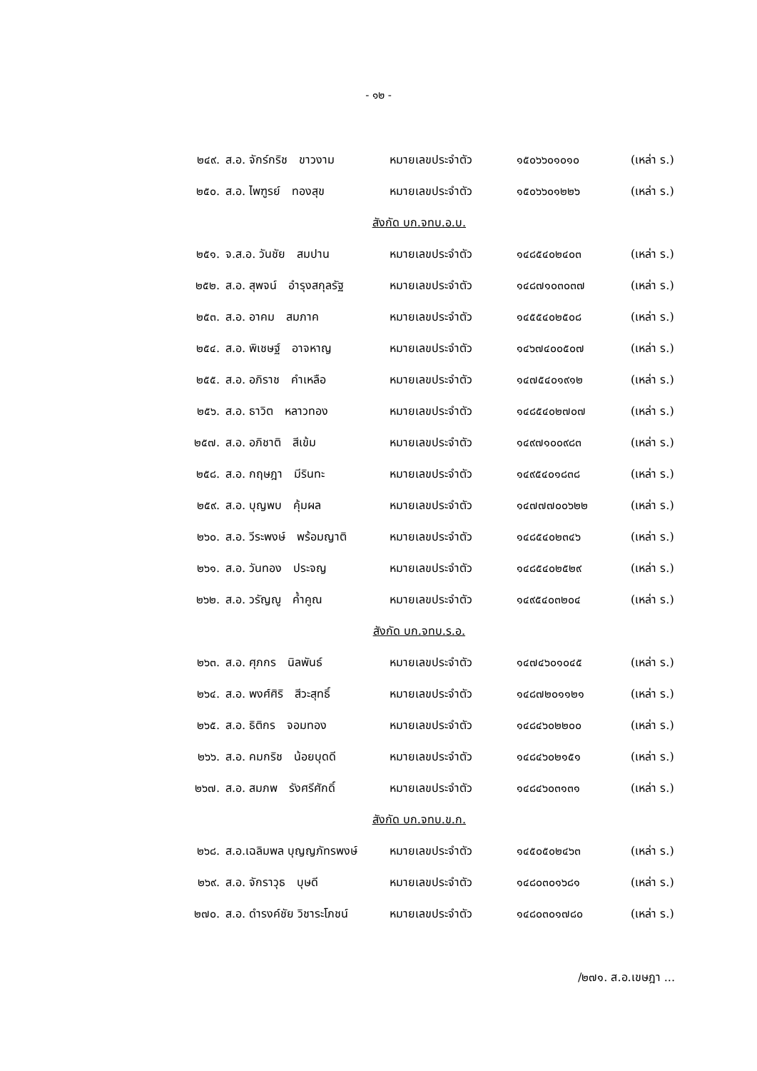- ๑๒ -
| ๒๔๙. | ส.อ. จักร์กริช ขาวงาม | หมายเลขประจำตัว | ๑๕๐๖๖๐๑๐๑๐ | (เหล่า ร.) |
| ๒๕๐. | ส.อ. ไพฑูรย์ ทองสุข | หมายเลขประจำตัว | ๑๕๐๖๖๐๑๒๒๖ | (เหล่า ร.) |
| สังกัด บก.จทบ.อ.บ. | | | | |
| ๒๕๑. | จ.ส.อ. วันชัย สมปาน | หมายเลขประจำตัว | ๑๔๘๕๔๐๒๔๐๓ | (เหล่า ร.) |
| ๒๕๒. | ส.อ. สุพจน์ อำรุงสกุลรัฐ | หมายเลขประจำตัว | ๑๔๘๗๑๐๓๐๓๗ | (เหล่า ร.) |
| ๒๕๓. | ส.อ. อาคม สมภาค | หมายเลขประจำตัว | ๑๔๕๕๔๐๒๕๐๘ | (เหล่า ร.) |
| ๒๕๔. | ส.อ. พิเชษฐ์ อาจหาญ | หมายเลขประจำตัว | ๑๔๖๗๔๐๐๕๐๗ | (เหล่า ร.) |
| ๒๕๕. | ส.อ. อภิราช คำเหลือ | หมายเลขประจำตัว | ๑๔๗๕๔๐๑๙๑๒ | (เหล่า ร.) |
| ๒๕๖. | ส.อ. ธาวิต หลาวทอง | หมายเลขประจำตัว | ๑๔๘๕๔๐๒๗๐๗ | (เหล่า ร.) |
| ๒๕๗. | ส.อ. อภิชาติ สีเข้ม | หมายเลขประจำตัว | ๑๔๙๗๑๐๐๙๘๓ | (เหล่า ร.) |
| ๒๕๘. | ส.อ. กฤษฎา มีรินทะ | หมายเลขประจำตัว | ๑๔๙๕๔๐๑๘๓๘ | (เหล่า ร.) |
| ๒๕๙. | ส.อ. บุญพบ คุ้มผล | หมายเลขประจำตัว | ๑๔๗๗๗๐๐๖๒๒ | (เหล่า ร.) |
| ๒๖๐. | ส.อ. วีระพงษ์ พร้อมญาติ | หมายเลขประจำตัว | ๑๔๘๕๔๐๒๓๔๖ | (เหล่า ร.) |
| ๒๖๑. | ส.อ. วันทอง ประจญ | หมายเลขประจำตัว | ๑๔๘๕๔๐๒๕๒๙ | (เหล่า ร.) |
| ๒๖๒. | ส.อ. วรัญญู ค้ำคูณ | หมายเลขประจำตัว | ๑๔๙๕๔๐๓๒๐๔ | (เหล่า ร.) |
| สังกัด บก.จทบ.ร.อ. | | | | |
| ๒๖๓. | ส.อ. ศุภกร นิลพันธ์ | หมายเลขประจำตัว | ๑๔๗๔๖๐๑๐๔๕ | (เหล่า ร.) |
| ๒๖๔. | ส.อ. พงศ์ศิริ สีวะสุทธิ์ | หมายเลขประจำตัว | ๑๔๘๗๒๐๑๑๒๑ | (เหล่า ร.) |
| ๒๖๕. | ส.อ. ธิติกร จอมทอง | หมายเลขประจำตัว | ๑๔๘๔๖๐๒๒๐๐ | (เหล่า ร.) |
| ๒๖๖. | ส.อ. คมกริช น้อยบุดดี | หมายเลขประจำตัว | ๑๔๘๔๖๐๒๑๕๑ | (เหล่า ร.) |
| ๒๖๗. | ส.อ. สมภพ รังศรีศักดิ์ | หมายเลขประจำตัว | ๑๔๘๔๖๐๓๑๓๑ | (เหล่า ร.) |
| สังกัด บก.จทบ.ข.ก. | | | | |
| ๒๖๘. | ส.อ.เฉลิมพล บุญญภัทรพงษ์ | หมายเลขประจำตัว | ๑๔๕๐๕๐๒๔๖๓ | (เหล่า ร.) |
| ๒๖๙. | ส.อ. จักราวุธ บุษดี | หมายเลขประจำตัว | ๑๔๘๐๓๐๑๖๘๑ | (เหล่า ร.) |
| ๒๗๐. | ส.อ. ดำรงค์ชัย วิชาระโภชน์ | หมายเลขประจำตัว | ๑๔๘๐๓๐๑๗๘๐ | (เหล่า ร.) |
/๒๗๑. ส.อ.เขษฎา ...